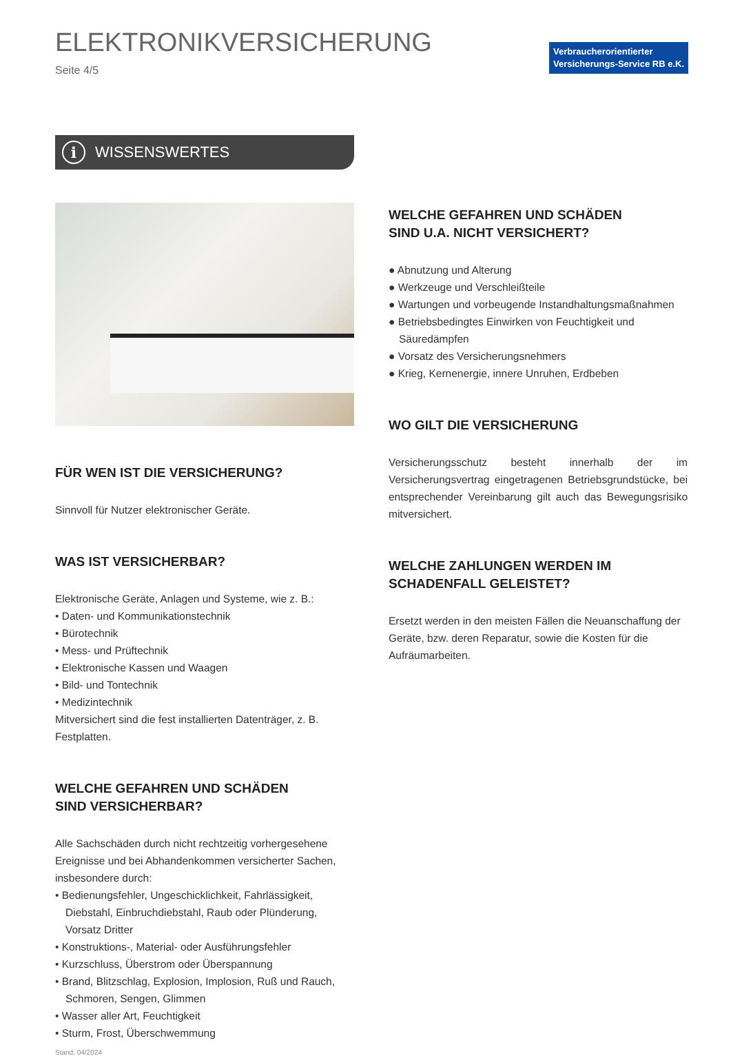ELEKTRONIKVERSICHERUNG
Seite 4/5
Verbraucherorientierter
Versicherungs-Service RB e.K.
i WISSENSWERTES
FÜR WEN IST DIE VERSICHERUNG?
Sinnvoll für Nutzer elektronischer Geräte.
WAS IST VERSICHERBAR?
Elektronische Geräte, Anlagen und Systeme, wie z. B.:
• Daten- und Kommunikationstechnik
• Bürotechnik
• Mess- und Prüftechnik
• Elektronische Kassen und Waagen
• Bild- und Tontechnik
• Medizintechnik
Mitversichert sind die fest installierten Datenträger, z. B. Festplatten.
WELCHE GEFAHREN UND SCHÄDEN
SIND VERSICHERBAR?
Alle Sachschäden durch nicht rechtzeitig vorhergesehene Ereignisse und bei Abhandenkommen versicherter Sachen, insbesondere durch:
• Bedienungsfehler, Ungeschicklichkeit, Fahrlässigkeit, Diebstahl, Einbruchdiebstahl, Raub oder Plünderung, Vorsatz Dritter
• Konstruktions-, Material- oder Ausführungsfehler
• Kurzschluss, Überstrom oder Überspannung
• Brand, Blitzschlag, Explosion, Implosion, Ruß und Rauch, Schmoren, Sengen, Glimmen
• Wasser aller Art, Feuchtigkeit
• Sturm, Frost, Überschwemmung
Stand: 04/2024
WELCHE GEFAHREN UND SCHÄDEN
SIND U.A. NICHT VERSICHERT?
● Abnutzung und Alterung
● Werkzeuge und Verschleißteile
● Wartungen und vorbeugende Instandhaltungsmaßnahmen
● Betriebsbedingtes Einwirken von Feuchtigkeit und Säuredämpfen
● Vorsatz des Versicherungsnehmers
● Krieg, Kernenergie, innere Unruhen, Erdbeben
WO GILT DIE VERSICHERUNG
Versicherungsschutz besteht innerhalb der im Versicherungsvertrag eingetragenen Betriebsgrundstücke, bei entsprechender Vereinbarung gilt auch das Bewegungsrisiko mitversichert.
WELCHE ZAHLUNGEN WERDEN IM SCHADENFALL GELEISTET?
Ersetzt werden in den meisten Fällen die Neuanschaffung der Geräte, bzw. deren Reparatur, sowie die Kosten für die Aufräumarbeiten.